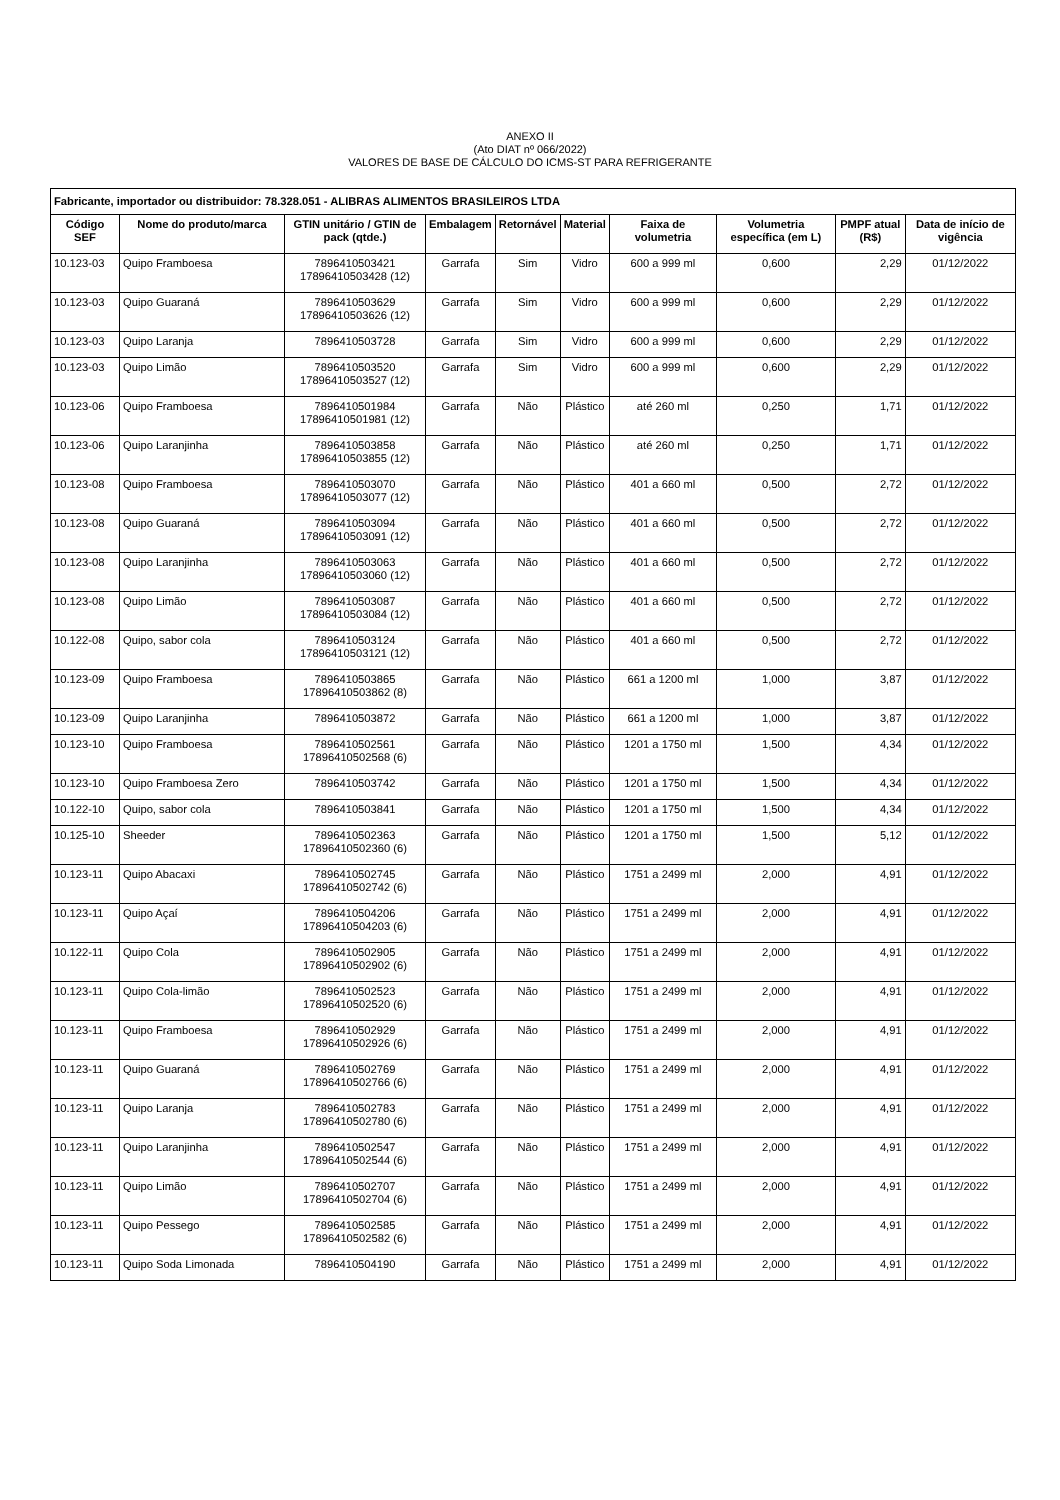ANEXO II
(Ato DIAT nº 066/2022)
VALORES DE BASE DE CÁLCULO DO ICMS-ST PARA REFRIGERANTE
| Fabricante, importador ou distribuidor: 78.328.051 - ALIBRAS ALIMENTOS BRASILEIROS LTDA | | | | | | | | | |
| --- | --- | --- | --- | --- | --- | --- | --- | --- | --- |
| Código SEF | Nome do produto/marca | GTIN unitário / GTIN de pack (qtde.) | Embalagem | Retornável | Material | Faixa de volumetria | Volumetria específica (em L) | PMPF atual (R$) | Data de início de vigência |
| 10.123-03 | Quipo Framboesa | 7896410503421 17896410503428 (12) | Garrafa | Sim | Vidro | 600 a 999 ml | 0,600 | 2,29 | 01/12/2022 |
| 10.123-03 | Quipo Guaraná | 7896410503629 17896410503626 (12) | Garrafa | Sim | Vidro | 600 a 999 ml | 0,600 | 2,29 | 01/12/2022 |
| 10.123-03 | Quipo Laranja | 7896410503728 | Garrafa | Sim | Vidro | 600 a 999 ml | 0,600 | 2,29 | 01/12/2022 |
| 10.123-03 | Quipo Limão | 7896410503520 17896410503527 (12) | Garrafa | Sim | Vidro | 600 a 999 ml | 0,600 | 2,29 | 01/12/2022 |
| 10.123-06 | Quipo Framboesa | 7896410501984 17896410501981 (12) | Garrafa | Não | Plástico | até 260 ml | 0,250 | 1,71 | 01/12/2022 |
| 10.123-06 | Quipo Laranjinha | 7896410503858 17896410503855 (12) | Garrafa | Não | Plástico | até 260 ml | 0,250 | 1,71 | 01/12/2022 |
| 10.123-08 | Quipo Framboesa | 7896410503070 17896410503077 (12) | Garrafa | Não | Plástico | 401 a 660 ml | 0,500 | 2,72 | 01/12/2022 |
| 10.123-08 | Quipo Guaraná | 7896410503094 17896410503091 (12) | Garrafa | Não | Plástico | 401 a 660 ml | 0,500 | 2,72 | 01/12/2022 |
| 10.123-08 | Quipo Laranjinha | 7896410503063 17896410503060 (12) | Garrafa | Não | Plástico | 401 a 660 ml | 0,500 | 2,72 | 01/12/2022 |
| 10.123-08 | Quipo Limão | 7896410503087 17896410503084 (12) | Garrafa | Não | Plástico | 401 a 660 ml | 0,500 | 2,72 | 01/12/2022 |
| 10.122-08 | Quipo, sabor cola | 7896410503124 17896410503121 (12) | Garrafa | Não | Plástico | 401 a 660 ml | 0,500 | 2,72 | 01/12/2022 |
| 10.123-09 | Quipo Framboesa | 7896410503865 17896410503862 (8) | Garrafa | Não | Plástico | 661 a 1200 ml | 1,000 | 3,87 | 01/12/2022 |
| 10.123-09 | Quipo Laranjinha | 7896410503872 | Garrafa | Não | Plástico | 661 a 1200 ml | 1,000 | 3,87 | 01/12/2022 |
| 10.123-10 | Quipo Framboesa | 7896410502561 17896410502568 (6) | Garrafa | Não | Plástico | 1201 a 1750 ml | 1,500 | 4,34 | 01/12/2022 |
| 10.123-10 | Quipo Framboesa Zero | 7896410503742 | Garrafa | Não | Plástico | 1201 a 1750 ml | 1,500 | 4,34 | 01/12/2022 |
| 10.122-10 | Quipo, sabor cola | 7896410503841 | Garrafa | Não | Plástico | 1201 a 1750 ml | 1,500 | 4,34 | 01/12/2022 |
| 10.125-10 | Sheeder | 7896410502363 17896410502360 (6) | Garrafa | Não | Plástico | 1201 a 1750 ml | 1,500 | 5,12 | 01/12/2022 |
| 10.123-11 | Quipo Abacaxi | 7896410502745 17896410502742 (6) | Garrafa | Não | Plástico | 1751 a 2499 ml | 2,000 | 4,91 | 01/12/2022 |
| 10.123-11 | Quipo Açaí | 7896410504206 17896410504203 (6) | Garrafa | Não | Plástico | 1751 a 2499 ml | 2,000 | 4,91 | 01/12/2022 |
| 10.122-11 | Quipo Cola | 7896410502905 17896410502902 (6) | Garrafa | Não | Plástico | 1751 a 2499 ml | 2,000 | 4,91 | 01/12/2022 |
| 10.123-11 | Quipo Cola-limão | 7896410502523 17896410502520 (6) | Garrafa | Não | Plástico | 1751 a 2499 ml | 2,000 | 4,91 | 01/12/2022 |
| 10.123-11 | Quipo Framboesa | 7896410502929 17896410502926 (6) | Garrafa | Não | Plástico | 1751 a 2499 ml | 2,000 | 4,91 | 01/12/2022 |
| 10.123-11 | Quipo Guaraná | 7896410502769 17896410502766 (6) | Garrafa | Não | Plástico | 1751 a 2499 ml | 2,000 | 4,91 | 01/12/2022 |
| 10.123-11 | Quipo Laranja | 7896410502783 17896410502780 (6) | Garrafa | Não | Plástico | 1751 a 2499 ml | 2,000 | 4,91 | 01/12/2022 |
| 10.123-11 | Quipo Laranjinha | 7896410502547 17896410502544 (6) | Garrafa | Não | Plástico | 1751 a 2499 ml | 2,000 | 4,91 | 01/12/2022 |
| 10.123-11 | Quipo Limão | 7896410502707 17896410502704 (6) | Garrafa | Não | Plástico | 1751 a 2499 ml | 2,000 | 4,91 | 01/12/2022 |
| 10.123-11 | Quipo Pessego | 7896410502585 17896410502582 (6) | Garrafa | Não | Plástico | 1751 a 2499 ml | 2,000 | 4,91 | 01/12/2022 |
| 10.123-11 | Quipo Soda Limonada | 7896410504190 | Garrafa | Não | Plástico | 1751 a 2499 ml | 2,000 | 4,91 | 01/12/2022 |